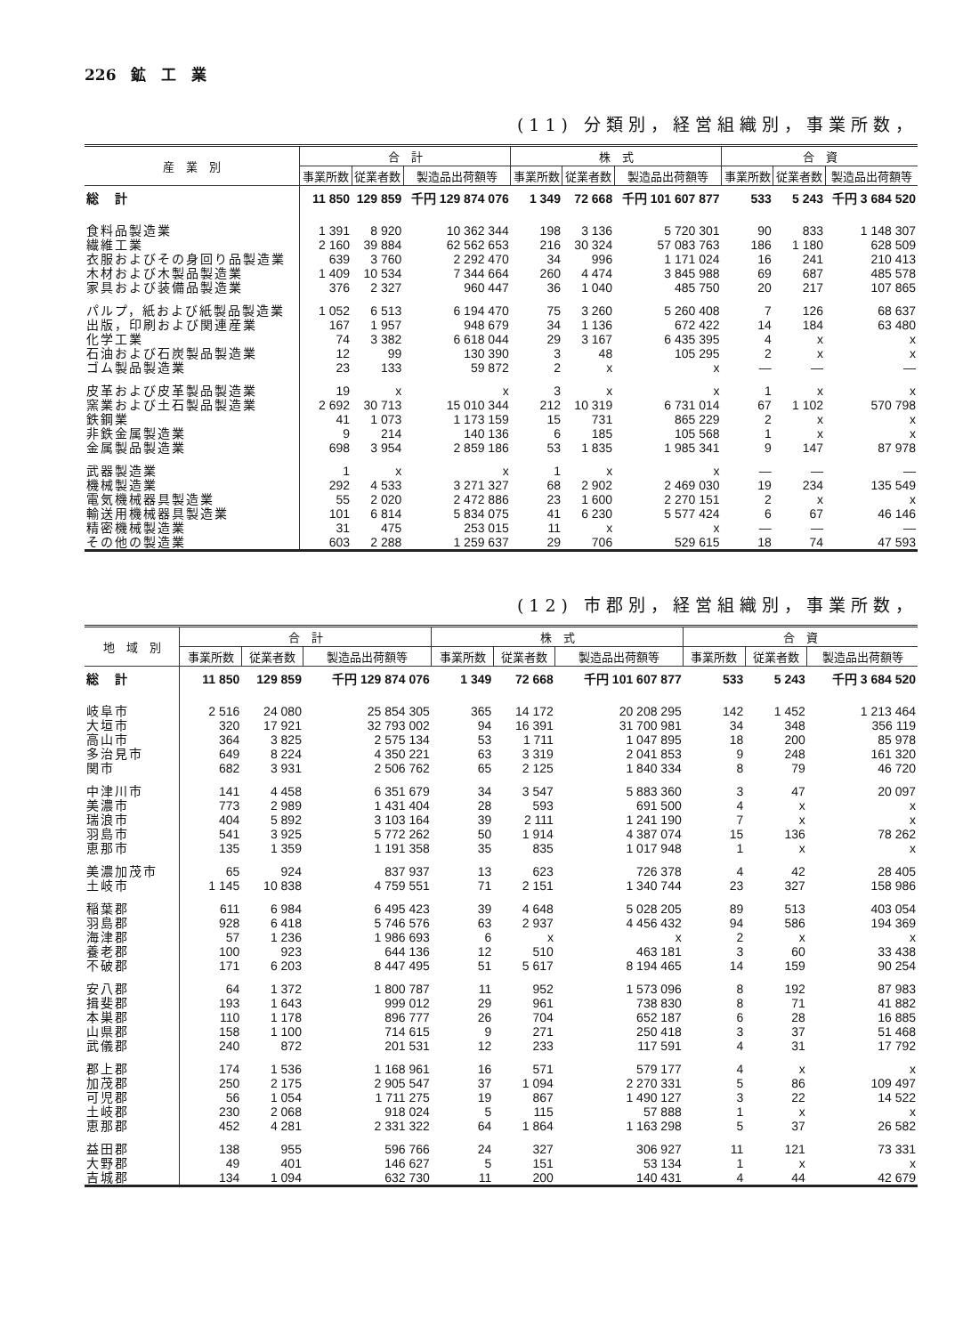226　鉱　工　業
(11) 分類別，経営組織別，事業所数，
| 産 業 別 | 合 計 | | | 株 式 | | | 合 資 | | |
| --- | --- | --- | --- | --- | --- | --- | --- | --- | --- |
| | 事業所数 | 従業者数 | 製造品出荷額等 | 事業所数 | 従業者数 | 製造品出荷額等 | 事業所数 | 従業者数 | 製造品出荷額等 |
| 総 計 | 11 850 | 129 859 | 千円 129 874 076 | 1 349 | 72 668 | 千円 101 607 877 | 533 | 5 243 | 千円 3 684 520 |
| 食料品製造業 | 1 391 | 8 920 | 10 362 344 | 198 | 3 136 | 5 720 301 | 90 | 833 | 1 148 307 |
| 繊維工業 | 2 160 | 39 884 | 62 562 653 | 216 | 30 324 | 57 083 763 | 186 | 1 180 | 628 509 |
| 衣服およびその身回り品製造業 | 639 | 3 760 | 2 292 470 | 34 | 996 | 1 171 024 | 16 | 241 | 210 413 |
| 木材および木製品製造業 | 1 409 | 10 534 | 7 344 664 | 260 | 4 474 | 3 845 988 | 69 | 687 | 485 578 |
| 家具および装備品製造業 | 376 | 2 327 | 960 447 | 36 | 1 040 | 485 750 | 20 | 217 | 107 865 |
| パルプ，紙および紙製品製造業 | 1 052 | 6 513 | 6 194 470 | 75 | 3 260 | 5 260 408 | 7 | 126 | 68 637 |
| 出版，印刷および関連産業 | 167 | 1 957 | 948 679 | 34 | 1 136 | 672 422 | 14 | 184 | 63 480 |
| 化学工業 | 74 | 3 382 | 6 618 044 | 29 | 3 167 | 6 435 395 | 4 | x | x |
| 石油および石炭製品製造業 | 12 | 99 | 130 390 | 3 | 48 | 105 295 | 2 | x | x |
| ゴム製品製造業 | 23 | 133 | 59 872 | 2 | x | x | — | — | — |
| 皮革および皮革製品製造業 | 19 | x | x | 3 | x | x | 1 | x | x |
| 窯業および土石製品製造業 | 2 692 | 30 713 | 15 010 344 | 212 | 10 319 | 6 731 014 | 67 | 1 102 | 570 798 |
| 鉄鋼業 | 41 | 1 073 | 1 173 159 | 15 | 731 | 865 229 | 2 | x | x |
| 非鉄金属製造業 | 9 | 214 | 140 136 | 6 | 185 | 105 568 | 1 | x | x |
| 金属製品製造業 | 698 | 3 954 | 2 859 186 | 53 | 1 835 | 1 985 341 | 9 | 147 | 87 978 |
| 武器製造業 | 1 | x | x | 1 | x | x | — | — | — |
| 機械製造業 | 292 | 4 533 | 3 271 327 | 68 | 2 902 | 2 469 030 | 19 | 234 | 135 549 |
| 電気機械器具製造業 | 55 | 2 020 | 2 472 886 | 23 | 1 600 | 2 270 151 | 2 | x | x |
| 輸送用機械器具製造業 | 101 | 6 814 | 5 834 075 | 41 | 6 230 | 5 577 424 | 6 | 67 | 46 146 |
| 精密機械製造業 | 31 | 475 | 253 015 | 11 | x | x | — | — | — |
| その他の製造業 | 603 | 2 288 | 1 259 637 | 29 | 706 | 529 615 | 18 | 74 | 47 593 |
(12) 市郡別，経営組織別，事業所数，
| 地 域 別 | 合 計 | | | 株 式 | | | 合 資 | | |
| --- | --- | --- | --- | --- | --- | --- | --- | --- | --- |
| | 事業所数 | 従業者数 | 製造品出荷額等 | 事業所数 | 従業者数 | 製造品出荷額等 | 事業所数 | 従業者数 | 製造品出荷額等 |
| 総 計 | 11 850 | 129 859 | 千円 129 874 076 | 1 349 | 72 668 | 千円 101 607 877 | 533 | 5 243 | 千円 3 684 520 |
| 岐阜市 | 2 516 | 24 080 | 25 854 305 | 365 | 14 172 | 20 208 295 | 142 | 1 452 | 1 213 464 |
| 大垣市 | 320 | 17 921 | 32 793 002 | 94 | 16 391 | 31 700 981 | 34 | 348 | 356 119 |
| 高山市 | 364 | 3 825 | 2 575 134 | 53 | 1 711 | 1 047 895 | 18 | 200 | 85 978 |
| 多治見市 | 649 | 8 224 | 4 350 221 | 63 | 3 319 | 2 041 853 | 9 | 248 | 161 320 |
| 関市 | 682 | 3 931 | 2 506 762 | 65 | 2 125 | 1 840 334 | 8 | 79 | 46 720 |
| 中津川市 | 141 | 4 458 | 6 351 679 | 34 | 3 547 | 5 883 360 | 3 | 47 | 20 097 |
| 美濃市 | 773 | 2 989 | 1 431 404 | 28 | 593 | 691 500 | 4 | x | x |
| 瑞浪市 | 404 | 5 892 | 3 103 164 | 39 | 2 111 | 1 241 190 | 7 | x | x |
| 羽島市 | 541 | 3 925 | 5 772 262 | 50 | 1 914 | 4 387 074 | 15 | 136 | 78 262 |
| 恵那市 | 135 | 1 359 | 1 191 358 | 35 | 835 | 1 017 948 | 1 | x | x |
| 美濃加茂市 | 65 | 924 | 837 937 | 13 | 623 | 726 378 | 4 | 42 | 28 405 |
| 土岐市 | 1 145 | 10 838 | 4 759 551 | 71 | 2 151 | 1 340 744 | 23 | 327 | 158 986 |
| 稲葉郡 | 611 | 6 984 | 6 495 423 | 39 | 4 648 | 5 028 205 | 89 | 513 | 403 054 |
| 羽島郡 | 928 | 6 418 | 5 746 576 | 63 | 2 937 | 4 456 432 | 94 | 586 | 194 369 |
| 海津郡 | 57 | 1 236 | 1 986 693 | 6 | x | x | 2 | x | x |
| 養老郡 | 100 | 923 | 644 136 | 12 | 510 | 463 181 | 3 | 60 | 33 438 |
| 不破郡 | 171 | 6 203 | 8 447 495 | 51 | 5 617 | 8 194 465 | 14 | 159 | 90 254 |
| 安八郡 | 64 | 1 372 | 1 800 787 | 11 | 952 | 1 573 096 | 8 | 192 | 87 983 |
| 揖斐郡 | 193 | 1 643 | 999 012 | 29 | 961 | 738 830 | 8 | 71 | 41 882 |
| 本巣郡 | 110 | 1 178 | 896 777 | 26 | 704 | 652 187 | 6 | 28 | 16 885 |
| 山県郡 | 158 | 1 100 | 714 615 | 9 | 271 | 250 418 | 3 | 37 | 51 468 |
| 武儀郡 | 240 | 872 | 201 531 | 12 | 233 | 117 591 | 4 | 31 | 17 792 |
| 郡上郡 | 174 | 1 536 | 1 168 961 | 16 | 571 | 579 177 | 4 | x | x |
| 加茂郡 | 250 | 2 175 | 2 905 547 | 37 | 1 094 | 2 270 331 | 5 | 86 | 109 497 |
| 可児郡 | 56 | 1 054 | 1 711 275 | 19 | 867 | 1 490 127 | 3 | 22 | 14 522 |
| 土岐郡 | 230 | 2 068 | 918 024 | 5 | 115 | 57 888 | 1 | x | x |
| 恵那郡 | 452 | 4 281 | 2 331 322 | 64 | 1 864 | 1 163 298 | 5 | 37 | 26 582 |
| 益田郡 | 138 | 955 | 596 766 | 24 | 327 | 306 927 | 11 | 121 | 73 331 |
| 大野郡 | 49 | 401 | 146 627 | 5 | 151 | 53 134 | 1 | x | x |
| 吉城郡 | 134 | 1 094 | 632 730 | 11 | 200 | 140 431 | 4 | 44 | 42 679 |